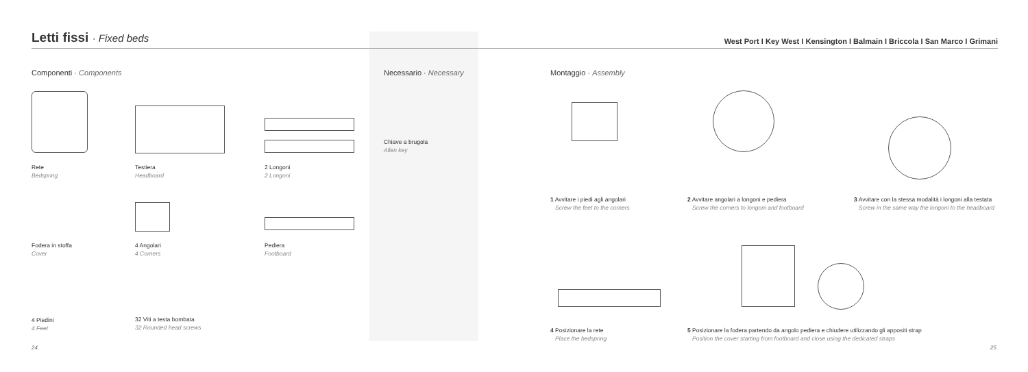Letti fissi · Fixed beds
West Port I Key West I Kensington I Balmain I Briccola I San Marco I Grimani
Componenti · Components Necessario · Necessary Montaggio · Assembly
Rete
Bedspring
Testiera
Headboard
2 Longoni
2 Longoni
Fodera in stoffa
Cover
4 Angolari
4 Corners
Pediera
Footboard
4 Piedini
4 Feet
32 Viti a testa bombata
32 Rounded head screws
Chiave a brugola
Allen key
1 Avvitare i piedi agli angolari
Screw the feet to the corners
2 Avvitare angolari a longoni e pediera
Screw the corners to longoni and footboard
3 Avvitare con la stessa modalità i longoni alla testata
Screw in the same way the longoni to the headboard
4 Posizionare la rete
Place the bedspring
5 Posizionare la fodera partendo da angolo pediera e chiudere utilizzando gli appositi strap
Position the cover starting from footboard and close using the dedicated straps
24 25